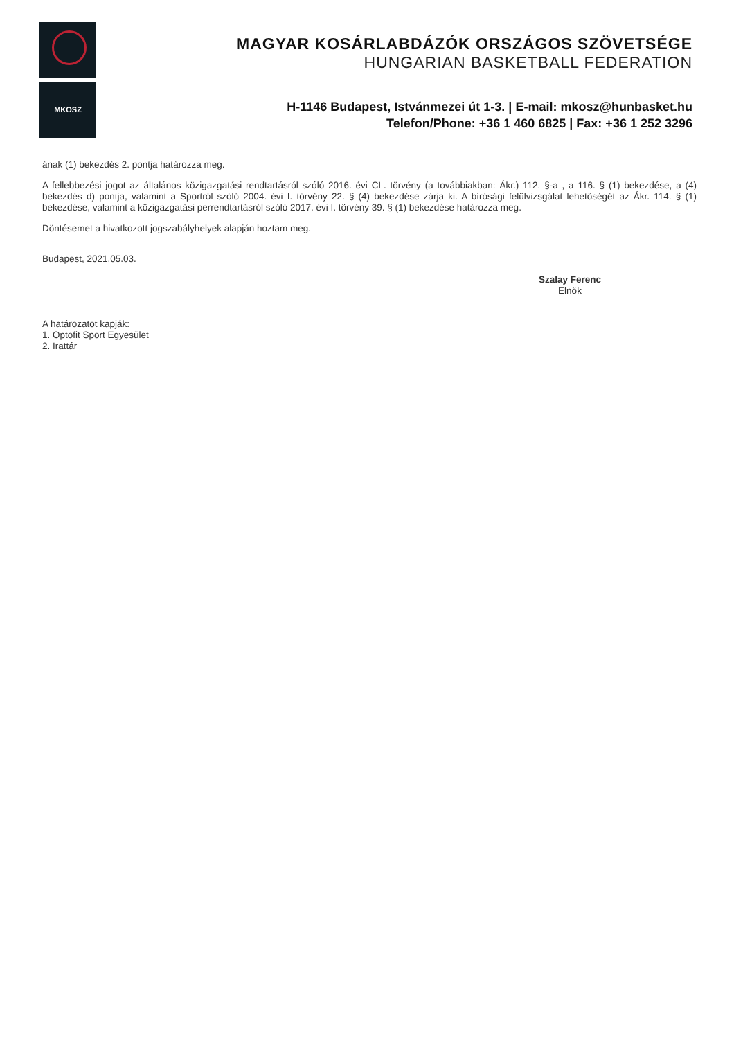MKOSZ
MAGYAR KOSÁRLABDÁZÓK ORSZÁGOS SZÖVETSÉGE
HUNGARIAN BASKETBALL FEDERATION
H-1146 Budapest, Istvánmezei út 1-3. | E-mail: mkosz@hunbasket.hu
Telefon/Phone: +36 1 460 6825 | Fax: +36 1 252 3296
ának (1) bekezdés 2. pontja határozza meg.
A fellebbezési jogot az általános közigazgatási rendtartásról szóló 2016. évi CL. törvény (a továbbiakban: Ákr.) 112. §-a , a 116. § (1) bekezdése, a (4) bekezdés d) pontja, valamint a Sportról szóló 2004. évi I. törvény 22. § (4) bekezdése zárja ki. A bírósági felülvizsgálat lehetőségét az Ákr. 114. § (1) bekezdése, valamint a közigazgatási perrendtartásról szóló 2017. évi I. törvény 39. § (1) bekezdése határozza meg.
Döntésemet a hivatkozott jogszabályhelyek alapján hoztam meg.
Budapest, 2021.05.03.
Szalay Ferenc
Elnök
A határozatot kapják:
1. Optofit Sport Egyesület
2. Irattár